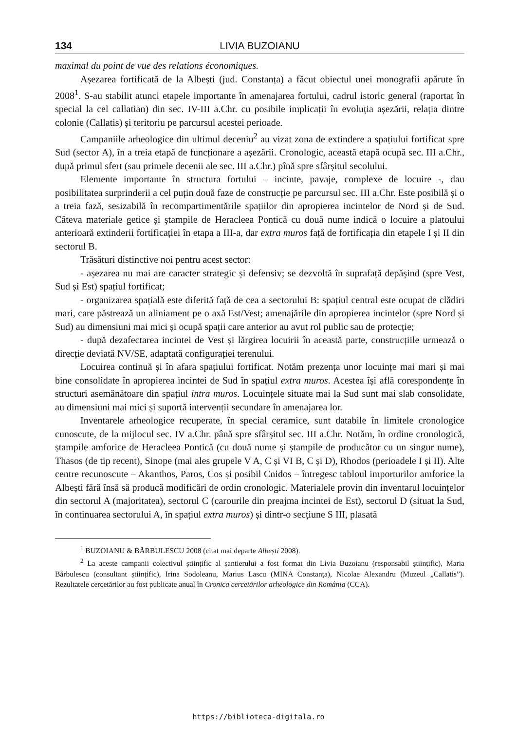134 LIVIA BUZOIANU
maximal du point de vue des relations économiques.
Așezarea fortificată de la Albești (jud. Constanța) a făcut obiectul unei monografii apărute în 2008<sup>1</sup>. S-au stabilit atunci etapele importante în amenajarea fortului, cadrul istoric general (raportat în special la cel callatian) din sec. IV-III a.Chr. cu posibile implicații în evoluția așezării, relația dintre colonie (Callatis) și teritoriu pe parcursul acestei perioade.
Campaniile arheologice din ultimul deceniu<sup>2</sup> au vizat zona de extindere a spațiului fortificat spre Sud (sector A), în a treia etapă de funcționare a așezării. Cronologic, această etapă ocupă sec. III a.Chr., după primul sfert (sau primele decenii ale sec. III a.Chr.) pînă spre sfârșitul secolului.
Elemente importante în structura fortului – incinte, pavaje, complexe de locuire -, dau posibilitatea surprinderii a cel puțin două faze de construcție pe parcursul sec. III a.Chr. Este posibilă și o a treia fază, sesizabilă în recompartimentările spațiilor din apropierea incintelor de Nord și de Sud. Câteva materiale getice și ștampile de Heracleea Pontică cu două nume indică o locuire a platoului anterioară extinderii fortificației în etapa a III-a, dar extra muros față de fortificația din etapele I și II din sectorul B.
Trăsături distinctive noi pentru acest sector:
- așezarea nu mai are caracter strategic și defensiv; se dezvoltă în suprafață depășind (spre Vest, Sud și Est) spațiul fortificat;
- organizarea spațială este diferită față de cea a sectorului B: spațiul central este ocupat de clădiri mari, care păstrează un aliniament pe o axă Est/Vest; amenajările din apropierea incintelor (spre Nord și Sud) au dimensiuni mai mici și ocupă spații care anterior au avut rol public sau de protecție;
- după dezafectarea incintei de Vest și lărgirea locuirii în această parte, construcțiile urmează o direcție deviată NV/SE, adaptată configurației terenului.
Locuirea continuă și în afara spațiului fortificat. Notăm prezența unor locuințe mai mari și mai bine consolidate în apropierea incintei de Sud în spațiul extra muros. Acestea își află corespondențe în structuri asemănătoare din spațiul intra muros. Locuințele situate mai la Sud sunt mai slab consolidate, au dimensiuni mai mici și suportă intervenții secundare în amenajarea lor.
Inventarele arheologice recuperate, în special ceramice, sunt databile în limitele cronologice cunoscute, de la mijlocul sec. IV a.Chr. până spre sfârșitul sec. III a.Chr. Notăm, în ordine cronologică, ștampile amforice de Heracleea Pontică (cu două nume și ștampile de producător cu un singur nume), Thasos (de tip recent), Sinope (mai ales grupele V A, C și VI B, C și D), Rhodos (perioadele I și II). Alte centre recunoscute – Akanthos, Paros, Cos și posibil Cnidos – întregesc tabloul importurilor amforice la Albești fără însă să producă modificări de ordin cronologic. Materialele provin din inventarul locuințelor din sectorul A (majoritatea), sectorul C (carourile din preajma incintei de Est), sectorul D (situat la Sud, în continuarea sectorului A, în spațiul extra muros) și dintr-o secțiune S III, plasată
<sup>1</sup> BUZOIANU & BĂRBULESCU 2008 (citat mai departe Albești 2008).
<sup>2</sup> La aceste campanii colectivul științific al șantierului a fost format din Livia Buzoianu (responsabil științific), Maria Bărbulescu (consultant științific), Irina Sodoleanu, Marius Lascu (MINA Constanța), Nicolae Alexandru (Muzeul „Callatis”). Rezultatele cercetărilor au fost publicate anual în Cronica cercetărilor arheologice din România (CCA).
https://biblioteca-digitala.ro